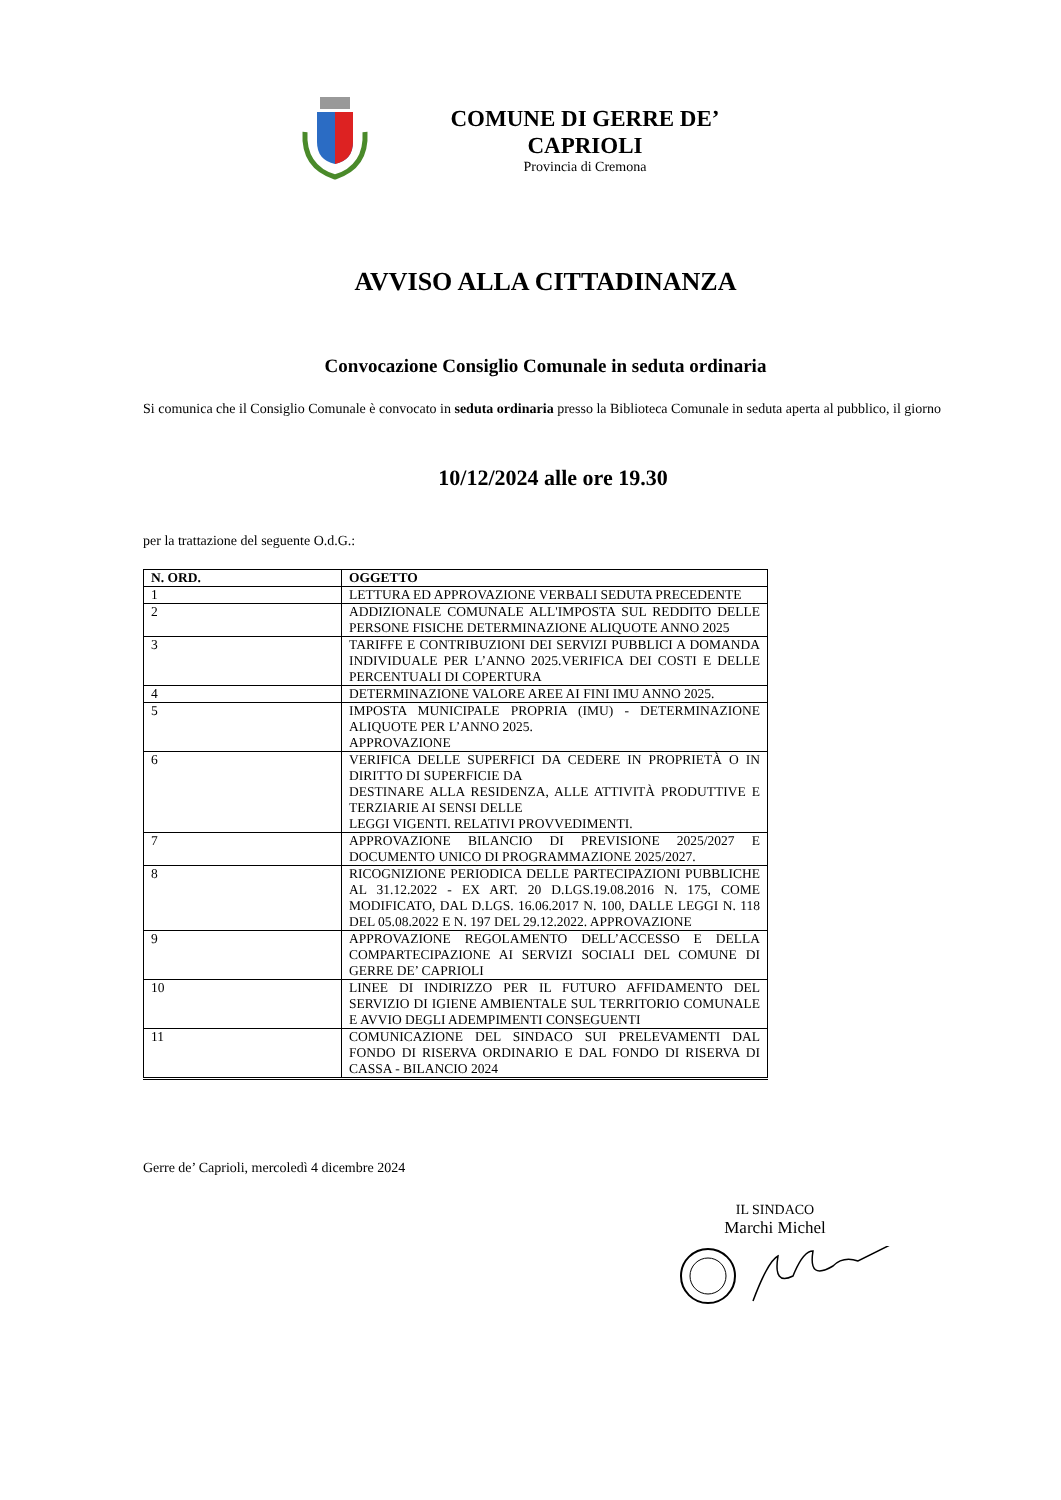COMUNE DI GERRE DE’ CAPRIOLI
Provincia di Cremona
AVVISO ALLA CITTADINANZA
Convocazione Consiglio Comunale in seduta ordinaria
Si comunica che il Consiglio Comunale è convocato in seduta ordinaria presso la Biblioteca Comunale in seduta aperta al pubblico, il giorno
10/12/2024 alle ore 19.30
per la trattazione del seguente O.d.G.:
| N. ORD. | OGGETTO |
| --- | --- |
| 1 | LETTURA ED APPROVAZIONE VERBALI SEDUTA PRECEDENTE |
| 2 | ADDIZIONALE COMUNALE ALL'IMPOSTA SUL REDDITO DELLE PERSONE FISICHE DETERMINAZIONE ALIQUOTE ANNO 2025 |
| 3 | TARIFFE E CONTRIBUZIONI DEI SERVIZI PUBBLICI A DOMANDA INDIVIDUALE PER L’ANNO 2025.VERIFICA DEI COSTI E DELLE PERCENTUALI DI COPERTURA |
| 4 | DETERMINAZIONE VALORE AREE AI FINI IMU ANNO 2025. |
| 5 | IMPOSTA MUNICIPALE PROPRIA (IMU) - DETERMINAZIONE ALIQUOTE PER L’ANNO 2025. APPROVAZIONE |
| 6 | VERIFICA DELLE SUPERFICI DA CEDERE IN PROPRIETÀ O IN DIRITTO DI SUPERFICIE DA DESTINARE ALLA RESIDENZA, ALLE ATTIVITÀ PRODUTTIVE E TERZIARIE AI SENSI DELLE LEGGI VIGENTI. RELATIVI PROVVEDIMENTI. |
| 7 | APPROVAZIONE BILANCIO DI PREVISIONE 2025/2027 E DOCUMENTO UNICO DI PROGRAMMAZIONE 2025/2027. |
| 8 | RICOGNIZIONE PERIODICA DELLE PARTECIPAZIONI PUBBLICHE AL 31.12.2022 - EX ART. 20 D.LGS.19.08.2016 N. 175, COME MODIFICATO, DAL D.LGS. 16.06.2017 N. 100, DALLE LEGGI N. 118 DEL 05.08.2022 E N. 197 DEL 29.12.2022. APPROVAZIONE |
| 9 | APPROVAZIONE REGOLAMENTO DELL’ACCESSO E DELLA COMPARTECIPAZIONE AI SERVIZI SOCIALI DEL COMUNE DI GERRE DE’ CAPRIOLI |
| 10 | LINEE DI INDIRIZZO PER IL FUTURO AFFIDAMENTO DEL SERVIZIO DI IGIENE AMBIENTALE SUL TERRITORIO COMUNALE E AVVIO DEGLI ADEMPIMENTI CONSEGUENTI |
| 11 | COMUNICAZIONE DEL SINDACO SUI PRELEVAMENTI DAL FONDO DI RISERVA ORDINARIO E DAL FONDO DI RISERVA DI CASSA - BILANCIO 2024 |
Gerre de’ Caprioli, mercoledì 4 dicembre 2024
IL SINDACO
Marchi Michel